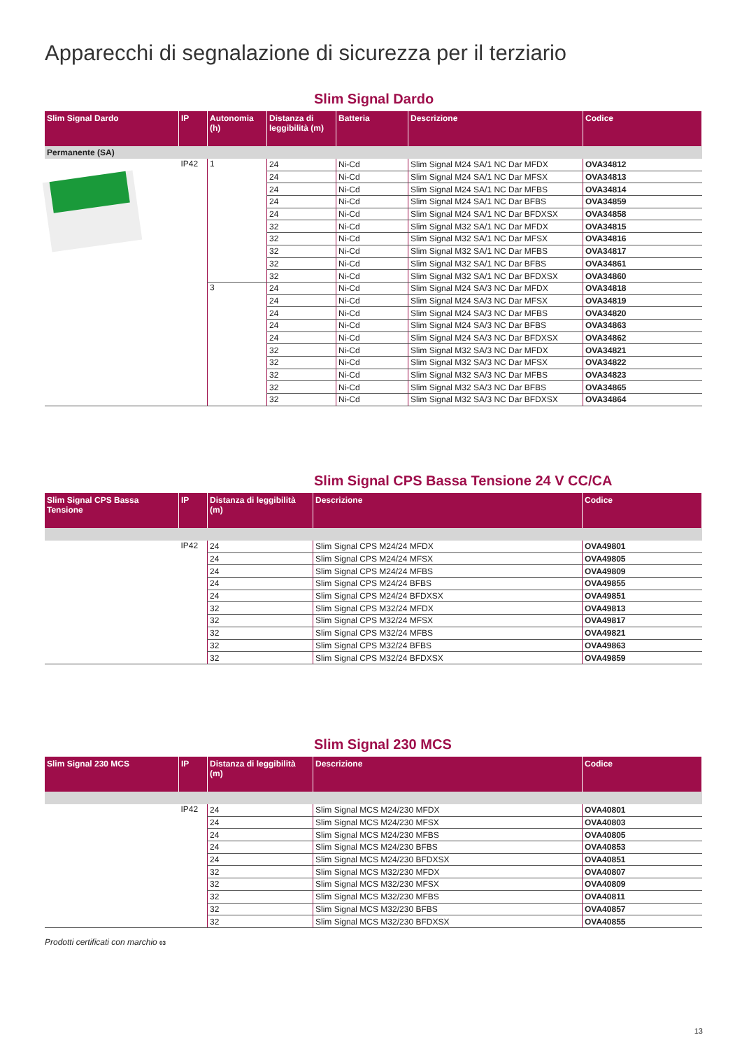Apparecchi di segnalazione di sicurezza per il terziario
Slim Signal Dardo
| Slim Signal Dardo | IP | Autonomia (h) | Distanza di leggibilità (m) | Batteria | Descrizione | Codice |
| --- | --- | --- | --- | --- | --- | --- |
| Permanente (SA) | | | | | | |
| | IP42 | 1 | 24 | Ni-Cd | Slim Signal M24 SA/1 NC Dar MFDX | OVA34812 |
| | | | 24 | Ni-Cd | Slim Signal M24 SA/1 NC Dar MFSX | OVA34813 |
| | | | 24 | Ni-Cd | Slim Signal M24 SA/1 NC Dar MFBS | OVA34814 |
| | | | 24 | Ni-Cd | Slim Signal M24 SA/1 NC Dar BFBS | OVA34859 |
| | | | 24 | Ni-Cd | Slim Signal M24 SA/1 NC Dar BFDXSX | OVA34858 |
| | | | 32 | Ni-Cd | Slim Signal M32 SA/1 NC Dar MFDX | OVA34815 |
| | | | 32 | Ni-Cd | Slim Signal M32 SA/1 NC Dar MFSX | OVA34816 |
| | | | 32 | Ni-Cd | Slim Signal M32 SA/1 NC Dar MFBS | OVA34817 |
| | | | 32 | Ni-Cd | Slim Signal M32 SA/1 NC Dar BFBS | OVA34861 |
| | | | 32 | Ni-Cd | Slim Signal M32 SA/1 NC Dar BFDXSX | OVA34860 |
| | | 3 | 24 | Ni-Cd | Slim Signal M24 SA/3 NC Dar MFDX | OVA34818 |
| | | | 24 | Ni-Cd | Slim Signal M24 SA/3 NC Dar MFSX | OVA34819 |
| | | | 24 | Ni-Cd | Slim Signal M24 SA/3 NC Dar MFBS | OVA34820 |
| | | | 24 | Ni-Cd | Slim Signal M24 SA/3 NC Dar BFBS | OVA34863 |
| | | | 24 | Ni-Cd | Slim Signal M24 SA/3 NC Dar BFDXSX | OVA34862 |
| | | | 32 | Ni-Cd | Slim Signal M32 SA/3 NC Dar MFDX | OVA34821 |
| | | | 32 | Ni-Cd | Slim Signal M32 SA/3 NC Dar MFSX | OVA34822 |
| | | | 32 | Ni-Cd | Slim Signal M32 SA/3 NC Dar MFBS | OVA34823 |
| | | | 32 | Ni-Cd | Slim Signal M32 SA/3 NC Dar BFBS | OVA34865 |
| | | | 32 | Ni-Cd | Slim Signal M32 SA/3 NC Dar BFDXSX | OVA34864 |
Slim Signal CPS Bassa Tensione 24 V CC/CA
| Slim Signal CPS Bassa Tensione | IP | Distanza di leggibilità (m) | Descrizione | Codice |
| --- | --- | --- | --- | --- |
| | IP42 | 24 | Slim Signal CPS M24/24 MFDX | OVA49801 |
| | | 24 | Slim Signal CPS M24/24 MFSX | OVA49805 |
| | | 24 | Slim Signal CPS M24/24 MFBS | OVA49809 |
| | | 24 | Slim Signal CPS M24/24 BFBS | OVA49855 |
| | | 24 | Slim Signal CPS M24/24 BFDXSX | OVA49851 |
| | | 32 | Slim Signal CPS M32/24 MFDX | OVA49813 |
| | | 32 | Slim Signal CPS M32/24 MFSX | OVA49817 |
| | | 32 | Slim Signal CPS M32/24 MFBS | OVA49821 |
| | | 32 | Slim Signal CPS M32/24 BFBS | OVA49863 |
| | | 32 | Slim Signal CPS M32/24 BFDXSX | OVA49859 |
Slim Signal 230 MCS
| Slim Signal 230 MCS | IP | Distanza di leggibilità (m) | Descrizione | Codice |
| --- | --- | --- | --- | --- |
| | IP42 | 24 | Slim Signal MCS M24/230 MFDX | OVA40801 |
| | | 24 | Slim Signal MCS M24/230 MFSX | OVA40803 |
| | | 24 | Slim Signal MCS M24/230 MFBS | OVA40805 |
| | | 24 | Slim Signal MCS M24/230 BFBS | OVA40853 |
| | | 24 | Slim Signal MCS M24/230 BFDXSX | OVA40851 |
| | | 32 | Slim Signal MCS M32/230 MFDX | OVA40807 |
| | | 32 | Slim Signal MCS M32/230 MFSX | OVA40809 |
| | | 32 | Slim Signal MCS M32/230 MFBS | OVA40811 |
| | | 32 | Slim Signal MCS M32/230 BFBS | OVA40857 |
| | | 32 | Slim Signal MCS M32/230 BFDXSX | OVA40855 |
Prodotti certificati con marchio 03
13